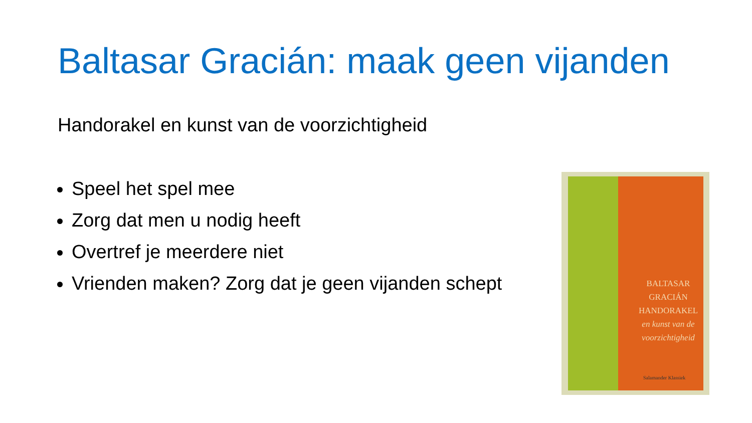Baltasar Gracián: maak geen vijanden
Handorakel en kunst van de voorzichtigheid
Speel het spel mee
Zorg dat men u nodig heeft
Overtref je meerdere niet
Vrienden maken? Zorg dat je geen vijanden schept
BALTASAR
GRACIÁN
HANDORAKEL
en kunst van de
voorzichtigheid
Salamander Klassiek